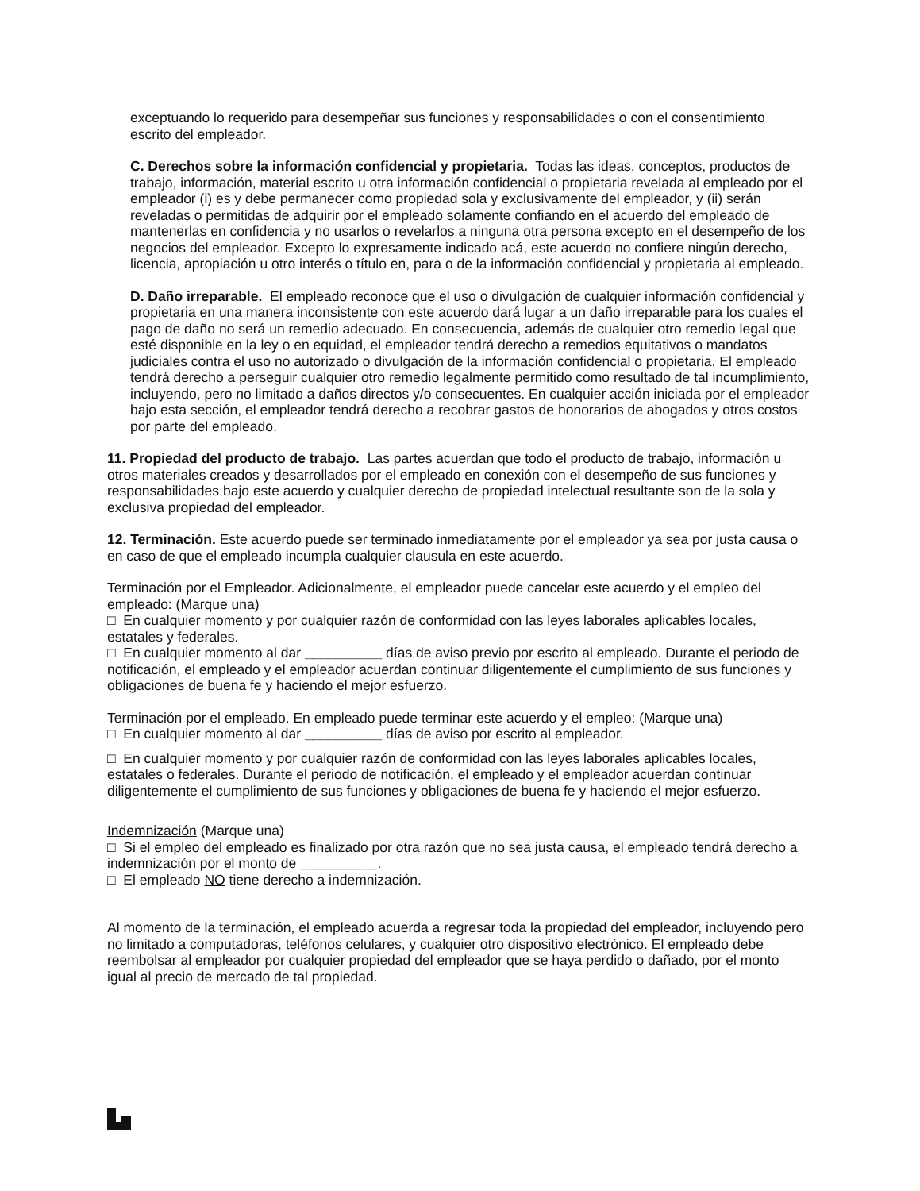exceptuando lo requerido para desempeñar sus funciones y responsabilidades o con el consentimiento escrito del empleador.
C. Derechos sobre la información confidencial y propietaria. Todas las ideas, conceptos, productos de trabajo, información, material escrito u otra información confidencial o propietaria revelada al empleado por el empleador (i) es y debe permanecer como propiedad sola y exclusivamente del empleador, y (ii) serán reveladas o permitidas de adquirir por el empleado solamente confiando en el acuerdo del empleado de mantenerlas en confidencia y no usarlos o revelarlos a ninguna otra persona excepto en el desempeño de los negocios del empleador. Excepto lo expresamente indicado acá, este acuerdo no confiere ningún derecho, licencia, apropiación u otro interés o título en, para o de la información confidencial y propietaria al empleado.
D. Daño irreparable. El empleado reconoce que el uso o divulgación de cualquier información confidencial y propietaria en una manera inconsistente con este acuerdo dará lugar a un daño irreparable para los cuales el pago de daño no será un remedio adecuado. En consecuencia, además de cualquier otro remedio legal que esté disponible en la ley o en equidad, el empleador tendrá derecho a remedios equitativos o mandatos judiciales contra el uso no autorizado o divulgación de la información confidencial o propietaria. El empleado tendrá derecho a perseguir cualquier otro remedio legalmente permitido como resultado de tal incumplimiento, incluyendo, pero no limitado a daños directos y/o consecuentes. En cualquier acción iniciada por el empleador bajo esta sección, el empleador tendrá derecho a recobrar gastos de honorarios de abogados y otros costos por parte del empleado.
11. Propiedad del producto de trabajo. Las partes acuerdan que todo el producto de trabajo, información u otros materiales creados y desarrollados por el empleado en conexión con el desempeño de sus funciones y responsabilidades bajo este acuerdo y cualquier derecho de propiedad intelectual resultante son de la sola y exclusiva propiedad del empleador.
12. Terminación. Este acuerdo puede ser terminado inmediatamente por el empleador ya sea por justa causa o en caso de que el empleado incumpla cualquier clausula en este acuerdo.
Terminación por el Empleador. Adicionalmente, el empleador puede cancelar este acuerdo y el empleo del empleado: (Marque una)
□ En cualquier momento y por cualquier razón de conformidad con las leyes laborales aplicables locales, estatales y federales.
□ En cualquier momento al dar __________ días de aviso previo por escrito al empleado. Durante el periodo de notificación, el empleado y el empleador acuerdan continuar diligentemente el cumplimiento de sus funciones y obligaciones de buena fe y haciendo el mejor esfuerzo.
Terminación por el empleado. En empleado puede terminar este acuerdo y el empleo: (Marque una)
□ En cualquier momento al dar __________ días de aviso por escrito al empleador.
□ En cualquier momento y por cualquier razón de conformidad con las leyes laborales aplicables locales, estatales o federales. Durante el periodo de notificación, el empleado y el empleador acuerdan continuar diligentemente el cumplimiento de sus funciones y obligaciones de buena fe y haciendo el mejor esfuerzo.
Indemnización (Marque una)
□ Si el empleo del empleado es finalizado por otra razón que no sea justa causa, el empleado tendrá derecho a indemnización por el monto de __________.
□ El empleado NO tiene derecho a indemnización.
Al momento de la terminación, el empleado acuerda a regresar toda la propiedad del empleador, incluyendo pero no limitado a computadoras, teléfonos celulares, y cualquier otro dispositivo electrónico. El empleado debe reembolsar al empleador por cualquier propiedad del empleador que se haya perdido o dañado, por el monto igual al precio de mercado de tal propiedad.